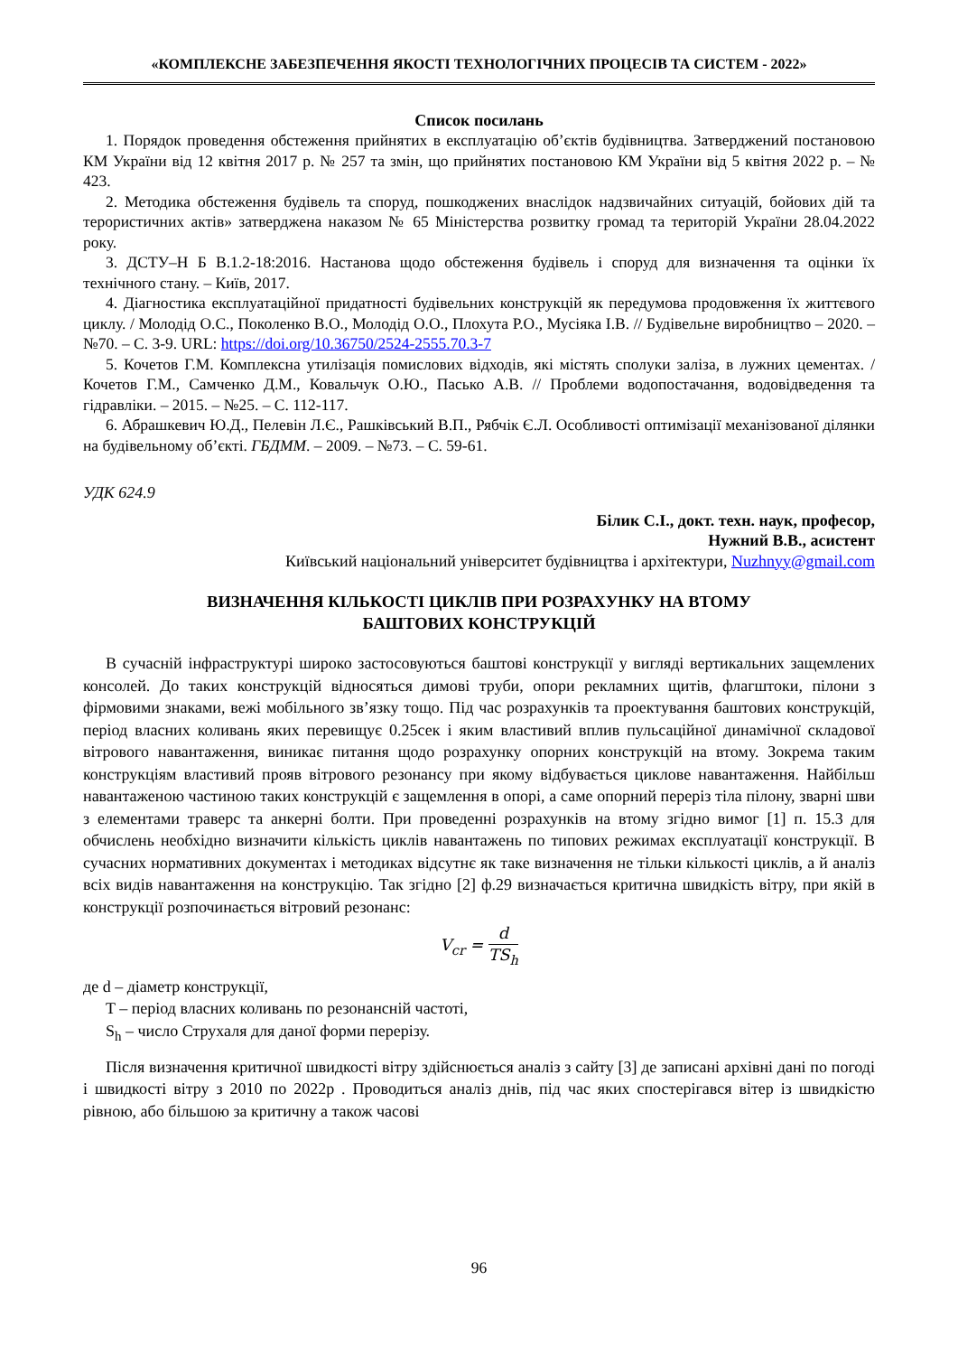«КОМПЛЕКСНЕ ЗАБЕЗПЕЧЕННЯ ЯКОСТІ ТЕХНОЛОГІЧНИХ ПРОЦЕСІВ ТА СИСТЕМ - 2022»
Список посилань
1. Порядок проведення обстеження прийнятих в експлуатацію об’єктів будівництва. Затверджений постановою КМ України від 12 квітня 2017 р. № 257 та змін, що прийнятих постановою КМ України від 5 квітня 2022 р. – № 423.
2. Методика обстеження будівель та споруд, пошкоджених внаслідок надзвичайних ситуацій, бойових дій та терористичних актів» затверджена наказом № 65 Міністерства розвитку громад та територій України 28.04.2022 року.
3. ДСТУ–Н Б В.1.2-18:2016. Настанова щодо обстеження будівель і споруд для визначення та оцінки їх технічного стану. – Київ, 2017.
4. Діагностика експлуатаційної придатності будівельних конструкцій як передумова продовження їх життєвого циклу. / Молодід О.С., Поколенко В.О., Молодід О.О., Плохута Р.О., Мусіяка І.В. // Будівельне виробництво – 2020. – №70. – С. 3-9. URL: https://doi.org/10.36750/2524-2555.70.3-7
5. Кочетов Г.М. Комплексна утилізація помислових відходів, які містять сполуки заліза, в лужних цементах. / Кочетов Г.М., Самченко Д.М., Ковальчук О.Ю., Пасько А.В. // Проблеми водопостачання, водовідведення та гідравліки. – 2015. – №25. – С. 112-117.
6. Абрашкевич Ю.Д., Пелевін Л.Є., Рашківський В.П., Рябчік Є.Л. Особливості оптимізації механізованої ділянки на будівельному об’єкті. ГБДММ. – 2009. – №73. – С. 59-61.
УДК 624.9
Білик С.І., докт. техн. наук, професор,
Нужний В.В., асистент
Київський національний університет будівництва і архітектури, Nuzhnyy@gmail.com
ВИЗНАЧЕННЯ КІЛЬКОСТІ ЦИКЛІВ ПРИ РОЗРАХУНКУ НА ВТОМУ
БАШТОВИХ КОНСТРУКЦІЙ
В сучасній інфраструктурі широко застосовуються баштові конструкції у вигляді вертикальних защемлених консолей. До таких конструкцій відносяться димові труби, опори рекламних щитів, флагштоки, пілони з фірмовими знаками, вежі мобільного зв’язку тощо. Під час розрахунків та проектування баштових конструкцій, період власних коливань яких перевищує 0.25сек і яким властивий вплив пульсаційної динамічної складової вітрового навантаження, виникає питання щодо розрахунку опорних конструкцій на втому. Зокрема таким конструкціям властивий прояв вітрового резонансу при якому відбувається циклове навантаження. Найбільш навантаженою частиною таких конструкцій є защемлення в опорі, а саме опорний переріз тіла пілону, зварні шви з елементами траверс та анкерні болти. При проведенні розрахунків на втому згідно вимог [1] п. 15.3 для обчислень необхідно визначити кількість циклів навантажень по типових режимах експлуатації конструкції. В сучасних нормативних документах і методиках відсутнє як таке визначення не тільки кількості циклів, а й аналіз всіх видів навантаження на конструкцію. Так згідно [2] ф.29 визначається критична швидкість вітру, при якій в конструкції розпочинається вітровий резонанс:
V<sub>cr</sub> = d TS<sub>h</sub>
де d – діаметр конструкції,
T – період власних коливань по резонансній частоті,
S<sub>h</sub> – число Струхаля для даної форми перерізу.
Після визначення критичної швидкості вітру здійснюється аналіз з сайту [3] де записані архівні дані по погоді і швидкості вітру з 2010 по 2022р . Проводиться аналіз днів, під час яких спостерігався вітер із швидкістю рівною, або більшою за критичну а також часові
96